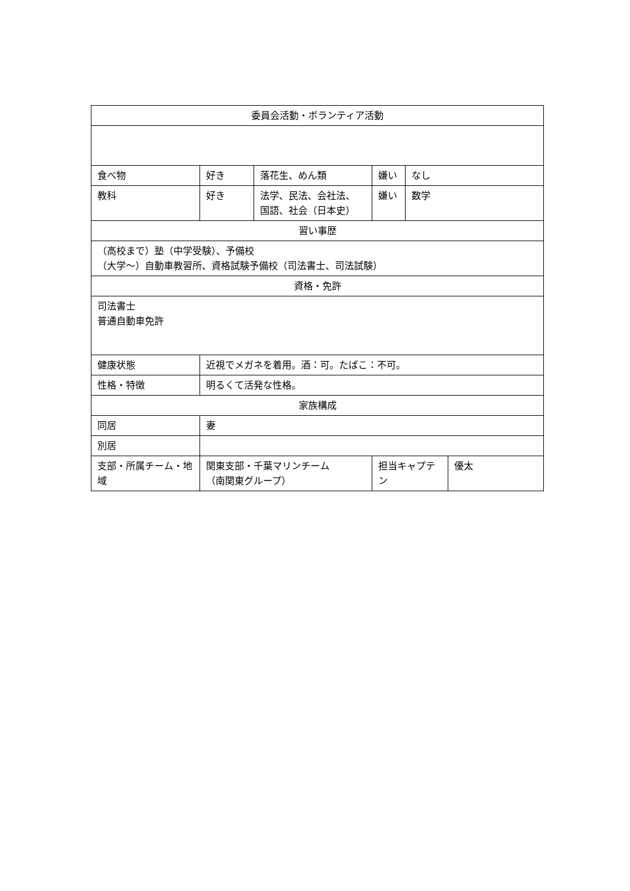| 委員会活動・ボランティア活動 | | | | | |
| 食べ物 | 好き | 落花生、めん類 | 嫌い | なし | |
| 教科 | 好き | 法学、民法、会社法、 国語、社会（日本史） | 嫌い | 数学 | |
| 習い事歴 | | | | | |
| （高校まで）塾（中学受験）、予備校 （大学～）自動車教習所、資格試験予備校（司法書士、司法試験） | | | | | |
| 資格・免許 | | | | | |
| 司法書士 普通自動車免許 | | | | | |
| 健康状態 | 近視でメガネを着用。酒：可。たばこ：不可。 | | | | |
| 性格・特徴 | 明るくて活発な性格。 | | | | |
| 家族構成 | | | | | |
| 同居 | 妻 | | | | |
| 別居 | | | | | |
| 支部・所属チーム・地域 | 関東支部・千葉マリンチーム （南関東グループ） | | 担当キャプテン | | 優太 |